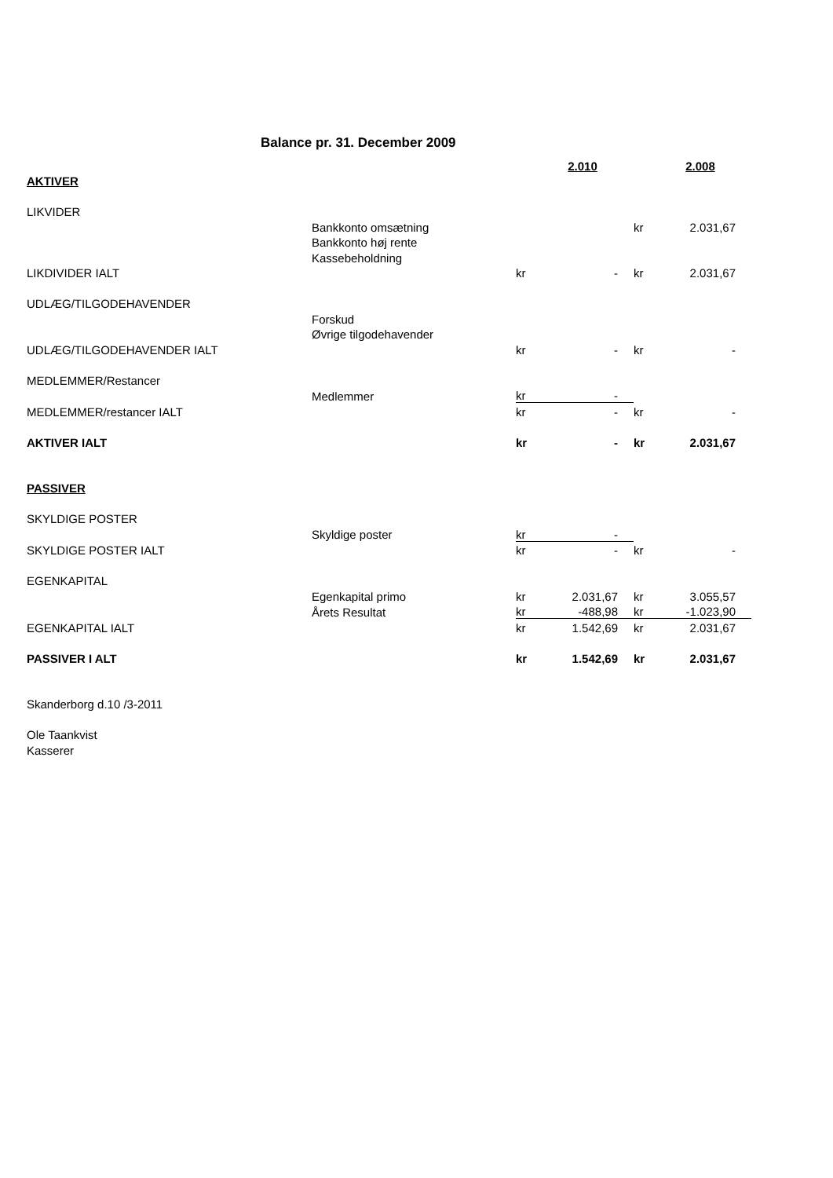Balance pr. 31. December 2009
| | | | 2.010 | | 2.008 |
| AKTIVER | | | | | |
| LIKVIDER | | | | | |
| | Bankkonto omsætning | | | kr | 2.031,67 |
| | Bankkonto høj rente | | | | |
| | Kassebeholdning | | | | |
| LIKDIVIDER IALT | | kr | - | kr | 2.031,67 |
| UDLÆG/TILGODEHAVENDER | | | | | |
| | Forskud | | | | |
| | Øvrige tilgodehavender | | | | |
| UDLÆG/TILGODEHAVENDER IALT | | kr | - | kr | - |
| MEDLEMMER/Restancer | | | | | |
| | Medlemmer | kr | - | | |
| MEDLEMMER/restancer IALT | | kr | - | kr | - |
| AKTIVER IALT | | kr | - | kr | 2.031,67 |
| PASSIVER | | | | | |
| SKYLDIGE POSTER | | | | | |
| | Skyldige poster | kr | - | | |
| SKYLDIGE POSTER IALT | | kr | - | kr | - |
| EGENKAPITAL | | | | | |
| | Egenkapital primo | kr | 2.031,67 | kr | 3.055,57 |
| | Årets Resultat | kr | -488,98 | kr | -1.023,90 |
| EGENKAPITAL IALT | | kr | 1.542,69 | kr | 2.031,67 |
| PASSIVER I ALT | | kr | 1.542,69 | kr | 2.031,67 |
| Skanderborg d.10 /3-2011 | | | | | |
| Ole Taankvist | | | | | |
| Kasserer | | | | | |